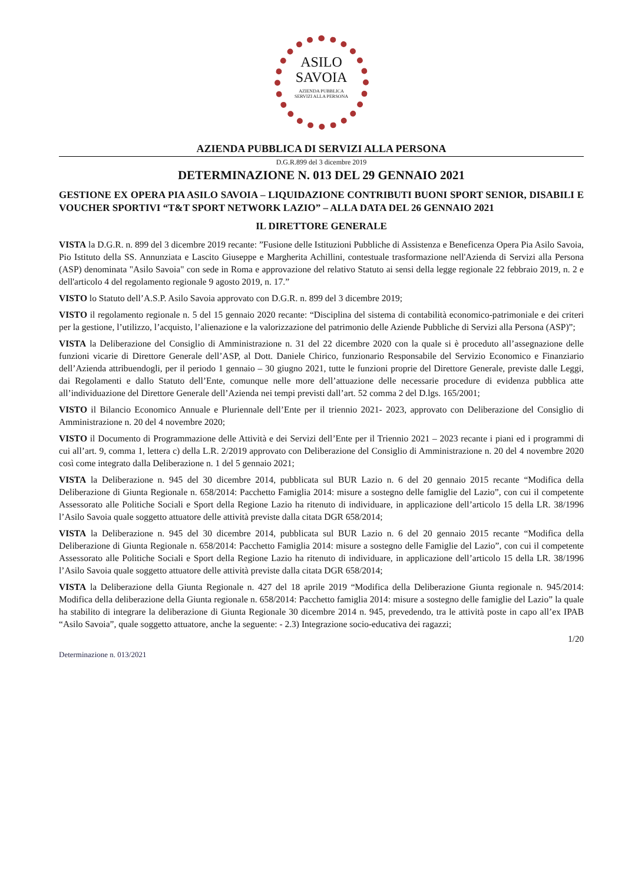ASILO
SAVOIA
AZIENDA PUBBLICA
SERVIZI ALLA PERSONA
AZIENDA PUBBLICA DI SERVIZI ALLA PERSONA
D.G.R.899 del 3 dicembre 2019
DETERMINAZIONE N. 013 DEL 29 GENNAIO 2021
GESTIONE EX OPERA PIA ASILO SAVOIA – LIQUIDAZIONE CONTRIBUTI BUONI SPORT SENIOR, DISABILI E VOUCHER SPORTIVI “T&T SPORT NETWORK LAZIO” – ALLA DATA DEL 26 GENNAIO 2021
IL DIRETTORE GENERALE
VISTA la D.G.R. n. 899 del 3 dicembre 2019 recante: ”Fusione delle Istituzioni Pubbliche di Assistenza e Beneficenza Opera Pia Asilo Savoia, Pio Istituto della SS. Annunziata e Lascito Giuseppe e Margherita Achillini, contestuale trasformazione nell'Azienda di Servizi alla Persona (ASP) denominata "Asilo Savoia" con sede in Roma e approvazione del relativo Statuto ai sensi della legge regionale 22 febbraio 2019, n. 2 e dell'articolo 4 del regolamento regionale 9 agosto 2019, n. 17.”
VISTO lo Statuto dell’A.S.P. Asilo Savoia approvato con D.G.R. n. 899 del 3 dicembre 2019;
VISTO il regolamento regionale n. 5 del 15 gennaio 2020 recante: “Disciplina del sistema di contabilità economico-patrimoniale e dei criteri per la gestione, l’utilizzo, l’acquisto, l’alienazione e la valorizzazione del patrimonio delle Aziende Pubbliche di Servizi alla Persona (ASP)”;
VISTA la Deliberazione del Consiglio di Amministrazione n. 31 del 22 dicembre 2020 con la quale si è proceduto all’assegnazione delle funzioni vicarie di Direttore Generale dell’ASP, al Dott. Daniele Chirico, funzionario Responsabile del Servizio Economico e Finanziario dell’Azienda attribuendogli, per il periodo 1 gennaio – 30 giugno 2021, tutte le funzioni proprie del Direttore Generale, previste dalle Leggi, dai Regolamenti e dallo Statuto dell’Ente, comunque nelle more dell’attuazione delle necessarie procedure di evidenza pubblica atte all’individuazione del Direttore Generale dell’Azienda nei tempi previsti dall’art. 52 comma 2 del D.lgs. 165/2001;
VISTO il Bilancio Economico Annuale e Pluriennale dell’Ente per il triennio 2021- 2023, approvato con Deliberazione del Consiglio di Amministrazione n. 20 del 4 novembre 2020;
VISTO il Documento di Programmazione delle Attività e dei Servizi dell’Ente per il Triennio 2021 – 2023 recante i piani ed i programmi di cui all’art. 9, comma 1, lettera c) della L.R. 2/2019 approvato con Deliberazione del Consiglio di Amministrazione n. 20 del 4 novembre 2020 così come integrato dalla Deliberazione n. 1 del 5 gennaio 2021;
VISTA la Deliberazione n. 945 del 30 dicembre 2014, pubblicata sul BUR Lazio n. 6 del 20 gennaio 2015 recante “Modifica della Deliberazione di Giunta Regionale n. 658/2014: Pacchetto Famiglia 2014: misure a sostegno delle famiglie del Lazio”, con cui il competente Assessorato alle Politiche Sociali e Sport della Regione Lazio ha ritenuto di individuare, in applicazione dell’articolo 15 della LR. 38/1996 l’Asilo Savoia quale soggetto attuatore delle attività previste dalla citata DGR 658/2014;
VISTA la Deliberazione n. 945 del 30 dicembre 2014, pubblicata sul BUR Lazio n. 6 del 20 gennaio 2015 recante “Modifica della Deliberazione di Giunta Regionale n. 658/2014: Pacchetto Famiglia 2014: misure a sostegno delle Famiglie del Lazio”, con cui il competente Assessorato alle Politiche Sociali e Sport della Regione Lazio ha ritenuto di individuare, in applicazione dell’articolo 15 della LR. 38/1996 l’Asilo Savoia quale soggetto attuatore delle attività previste dalla citata DGR 658/2014;
VISTA la Deliberazione della Giunta Regionale n. 427 del 18 aprile 2019 “Modifica della Deliberazione Giunta regionale n. 945/2014: Modifica della deliberazione della Giunta regionale n. 658/2014: Pacchetto famiglia 2014: misure a sostegno delle famiglie del Lazio” la quale ha stabilito di integrare la deliberazione di Giunta Regionale 30 dicembre 2014 n. 945, prevedendo, tra le attività poste in capo all’ex IPAB “Asilo Savoia”, quale soggetto attuatore, anche la seguente: - 2.3) Integrazione socio-educativa dei ragazzi;
1/20
Determinazione n. 013/2021